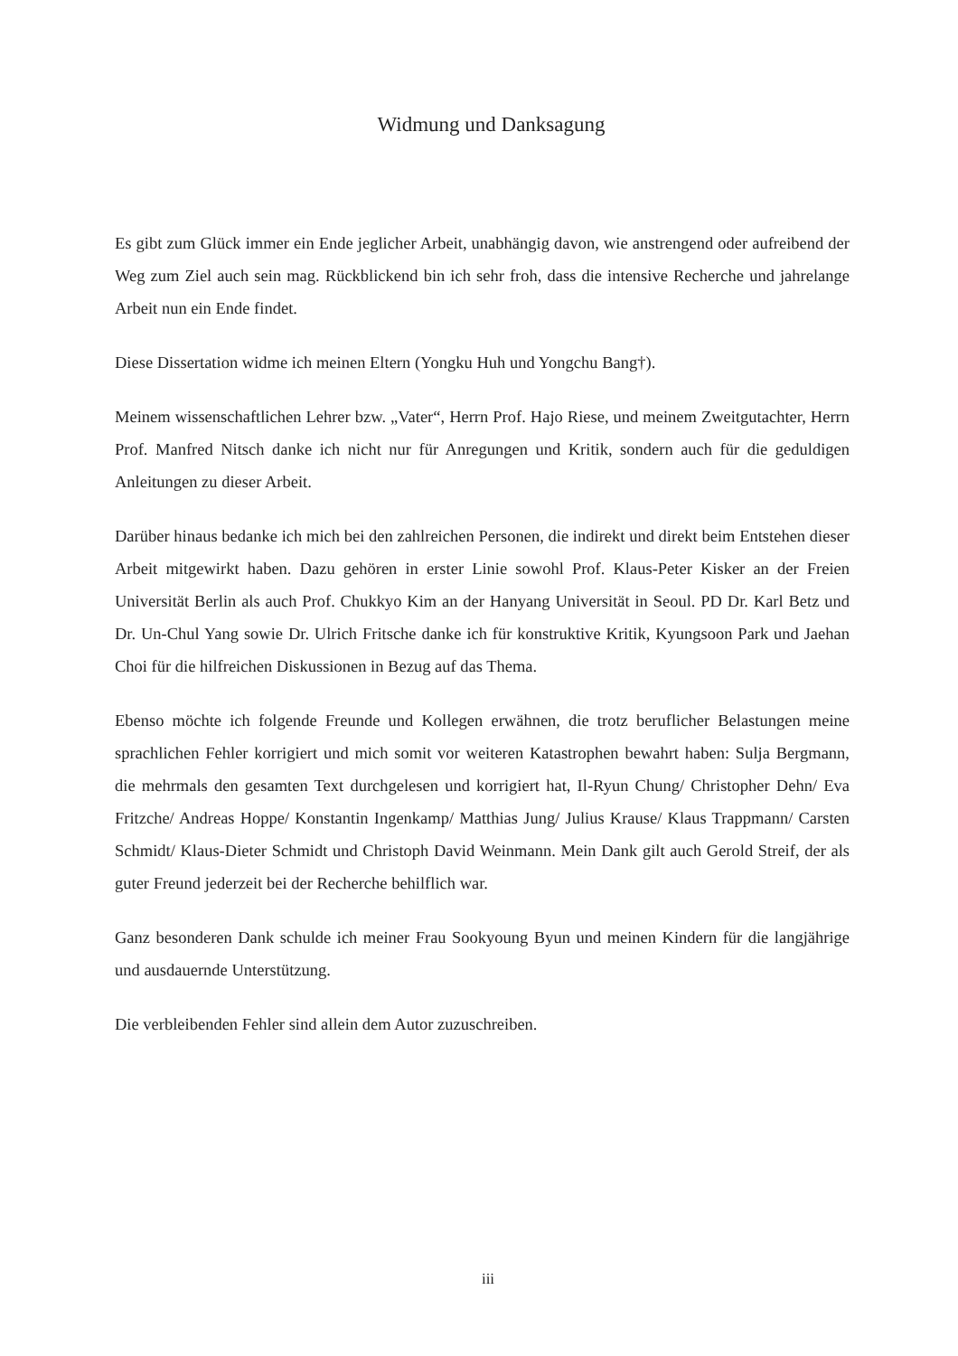Widmung und Danksagung
Es gibt zum Glück immer ein Ende jeglicher Arbeit, unabhängig davon, wie anstrengend oder aufreibend der Weg zum Ziel auch sein mag. Rückblickend bin ich sehr froh, dass die intensive Recherche und jahrelange Arbeit nun ein Ende findet.
Diese Dissertation widme ich meinen Eltern (Yongku Huh und Yongchu Bang†).
Meinem wissenschaftlichen Lehrer bzw. „Vater“, Herrn Prof. Hajo Riese, und meinem Zweitgutachter, Herrn Prof. Manfred Nitsch danke ich nicht nur für Anregungen und Kritik, sondern auch für die geduldigen Anleitungen zu dieser Arbeit.
Darüber hinaus bedanke ich mich bei den zahlreichen Personen, die indirekt und direkt beim Entstehen dieser Arbeit mitgewirkt haben. Dazu gehören in erster Linie sowohl Prof. Klaus-Peter Kisker an der Freien Universität Berlin als auch Prof. Chukkyo Kim an der Hanyang Universität in Seoul. PD Dr. Karl Betz und Dr. Un-Chul Yang sowie Dr. Ulrich Fritsche danke ich für konstruktive Kritik, Kyungsoon Park und Jaehan Choi für die hilfreichen Diskussionen in Bezug auf das Thema.
Ebenso möchte ich folgende Freunde und Kollegen erwähnen, die trotz beruflicher Belastungen meine sprachlichen Fehler korrigiert und mich somit vor weiteren Katastrophen bewahrt haben: Sulja Bergmann, die mehrmals den gesamten Text durchgelesen und korrigiert hat, Il-Ryun Chung/ Christopher Dehn/ Eva Fritzche/ Andreas Hoppe/ Konstantin Ingenkamp/ Matthias Jung/ Julius Krause/ Klaus Trappmann/ Carsten Schmidt/ Klaus-Dieter Schmidt und Christoph David Weinmann. Mein Dank gilt auch Gerold Streif, der als guter Freund jederzeit bei der Recherche behilflich war.
Ganz besonderen Dank schulde ich meiner Frau Sookyoung Byun und meinen Kindern für die langjährige und ausdauernde Unterstützung.
Die verbleibenden Fehler sind allein dem Autor zuzuschreiben.
iii